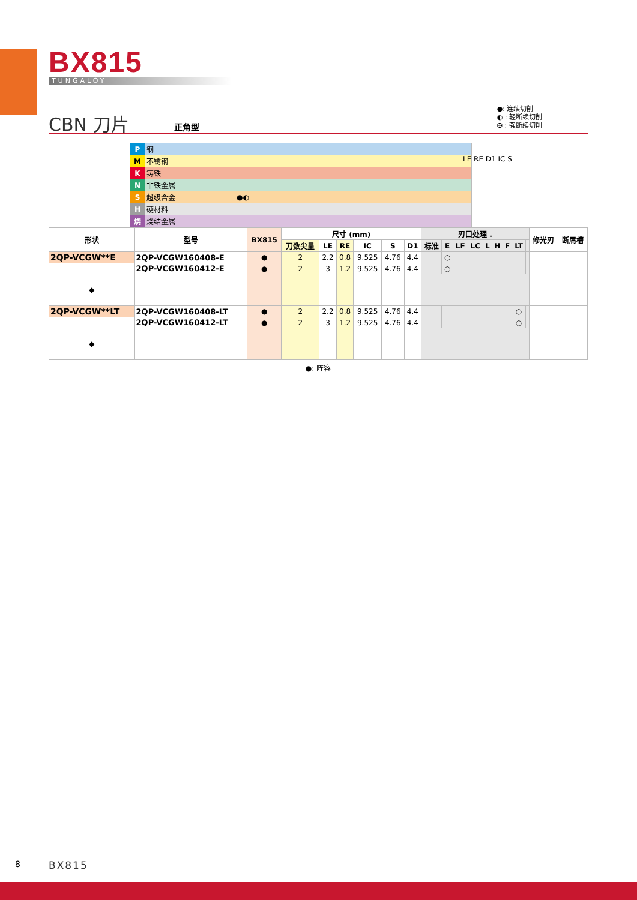BX815
TUNGALOY
CBN 刀片 正角型
●: 连续切削
◐ : 轻断续切削
✠ : 强断续切削
| P | 钢 | |
| M | 不锈钢 | |
| K | 铸铁 | |
| N | 非铁金属 | |
| S | 超级合金 | ●◐ |
| H | 硬材料 | |
| 烧 | 烧结金属 | |
LE RE D1 IC S
| 形状 | 型号 | BX815 | 尺寸 (mm) | | | | | | 刃口处理 . | | | | | | | | | 修光刃 | 断屑槽 |
| --- | --- | --- | --- | --- | --- | --- | --- | --- | --- | --- | --- | --- | --- | --- | --- | --- | --- | --- | --- |
| | | | 刀数尖量 | LE | RE | IC | S | D1 | 标准 | E | LF | LC | L | H | F | LT | | | |
| 2QP-VCGW**E | 2QP-VCGW160408-E | ● | 2 | 2.2 | 0.8 | 9.525 | 4.76 | 4.4 | | ○ | | | | | | | | | |
| | 2QP-VCGW160412-E | ● | 2 | 3 | 1.2 | 9.525 | 4.76 | 4.4 | | ○ | | | | | | | | | |
| ◆ | | | | | | | | | | | | | | | | | | | |
| 2QP-VCGW**LT | 2QP-VCGW160408-LT | ● | 2 | 2.2 | 0.8 | 9.525 | 4.76 | 4.4 | | | | | | | | ○ | | | |
| | 2QP-VCGW160412-LT | ● | 2 | 3 | 1.2 | 9.525 | 4.76 | 4.4 | | | | | | | | ○ | | | |
| ◆ | | | | | | | | | | | | | | | | | | | |
●: 阵容
8 BX815